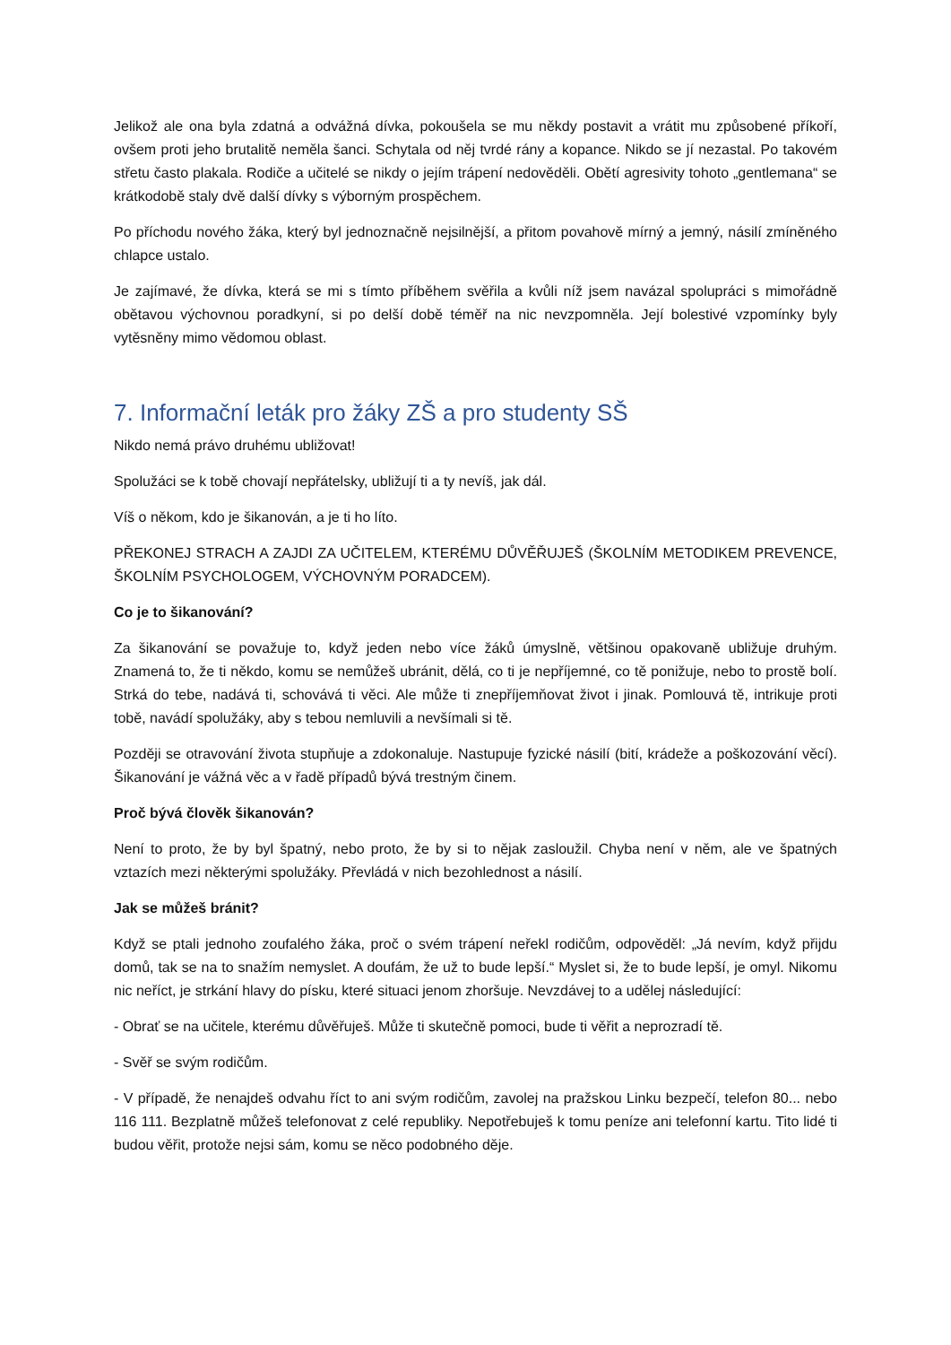Jelikož ale ona byla zdatná a odvážná dívka, pokoušela se mu někdy postavit a vrátit mu způsobené příkoří, ovšem proti jeho brutalitě neměla šanci. Schytala od něj tvrdé rány a kopance. Nikdo se jí nezastal. Po takovém střetu často plakala. Rodiče a učitelé se nikdy o jejím trápení nedověděli. Obětí agresivity tohoto „gentlemana“ se krátkodobě staly dvě další dívky s výborným prospěchem.
Po příchodu nového žáka, který byl jednoznačně nejsilnější, a přitom povahově mírný a jemný, násilí zmíněného chlapce ustalo.
Je zajímavé, že dívka, která se mi s tímto příběhem svěřila a kvůli níž jsem navázal spolupráci s mimořádně obětavou výchovnou poradkyní, si po delší době téměř na nic nevzpomněla. Její bolestivé vzpomínky byly vytěsněny mimo vědomou oblast.
7. Informační leták pro žáky ZŠ a pro studenty SŠ
Nikdo nemá právo druhému ubližovat!
Spolužáci se k tobě chovají nepřátelsky, ubližují ti a ty nevíš, jak dál.
Víš o někom, kdo je šikanován, a je ti ho líto.
PŘEKONEJ STRACH A ZAJDI ZA UČITELEM, KTERÉMU DŮVĚŘUJEŠ (ŠKOLNÍM METODIKEM PREVENCE, ŠKOLNÍM PSYCHOLOGEM, VÝCHOVNÝM PORADCEM).
Co je to šikanování?
Za šikanování se považuje to, když jeden nebo více žáků úmyslně, většinou opakovaně ubližuje druhým. Znamená to, že ti někdo, komu se nemůžeš ubránit, dělá, co ti je nepříjemné, co tě ponižuje, nebo to prostě bolí. Strká do tebe, nadává ti, schovává ti věci. Ale může ti znepříjemňovat život i jinak. Pomlouvá tě, intrikuje proti tobě, navádí spolužáky, aby s tebou nemluvili a nevšímali si tě.
Později se otravování života stupňuje a zdokonaluje. Nastupuje fyzické násilí (bití, krádeže a poškozování věcí). Šikanování je vážná věc a v řadě případů bývá trestným činem.
Proč bývá člověk šikanován?
Není to proto, že by byl špatný, nebo proto, že by si to nějak zasloužil. Chyba není v něm, ale ve špatných vztazích mezi některými spolužáky. Převládá v nich bezohlednost a násilí.
Jak se můžeš bránit?
Když se ptali jednoho zoufalého žáka, proč o svém trápení neřekl rodičům, odpověděl: „Já nevím, když přijdu domů, tak se na to snažím nemyslet. A doufám, že už to bude lepší.“ Myslet si, že to bude lepší, je omyl. Nikomu nic neříct, je strkání hlavy do písku, které situaci jenom zhoršuje. Nevzdávej to a udělej následující:
- Obrať se na učitele, kterému důvěřuješ. Může ti skutečně pomoci, bude ti věřit a neprozradí tě.
- Svěř se svým rodičům.
- V případě, že nenajdeš odvahu říct to ani svým rodičům, zavolej na pražskou Linku bezpečí, telefon 80... nebo 116 111. Bezplatně můžeš telefonovat z celé republiky. Nepotřebuješ k tomu peníze ani telefonní kartu. Tito lidé ti budou věřit, protože nejsi sám, komu se něco podobného děje.